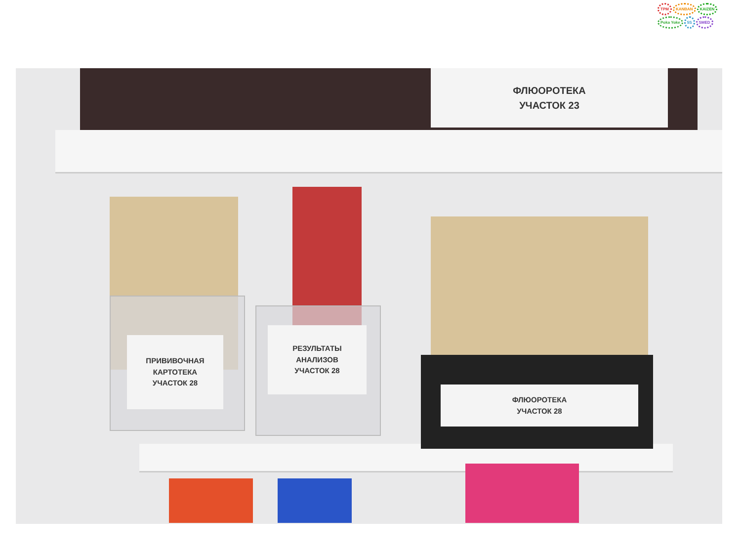TPM KANBAN KAIZEN
Poka Yoke 5S SMED
ФЛЮОРОТЕКА
УЧАСТОК 23
ПРИВИВОЧНАЯ
КАРТОТЕКА
УЧАСТОК 28
РЕЗУЛЬТАТЫ
АНАЛИЗОВ
УЧАСТОК 28
ФЛЮОРОТЕКА
УЧАСТОК 28